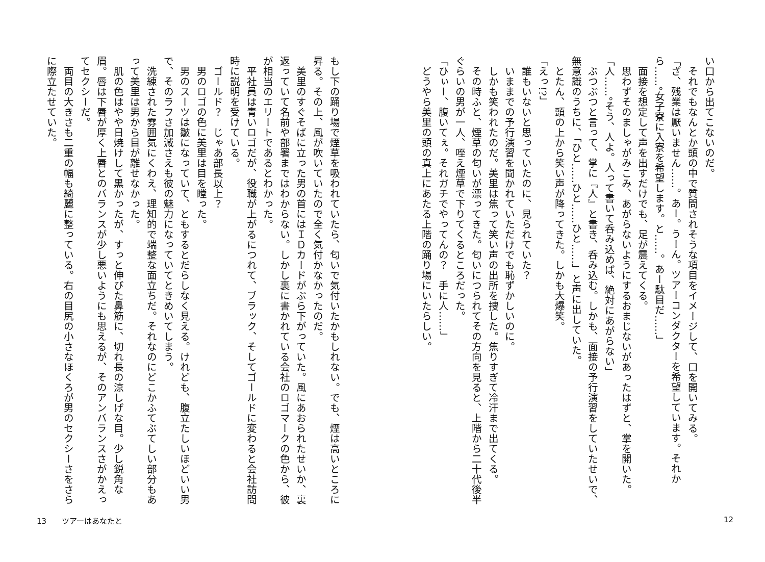い口から出てこないのだ。
　それでもなんとか頭の中で質問されそうな項目をイメージして、口を開いてみる。
「ざ、残業は厭いません……。あー。うーん。ツアーコンダクターを希望しています。それから……。女子寮に入寮を希望します。と……。あー駄目だ……」
　面接を想定して声を出すだけでも、足が震えてくる。
　思わずそのましゃがみこみ、あがらないようにするおまじないがあったはずと、掌を開いた。
「人……。そう、人よ。人って書いて呑み込めば、絶対にあがらない」
　ぶつぶつと言って、掌に『人』と書き、呑み込む。しかも、面接の予行演習をしていたせいで、無意識のうちに、「ひと……ひと……ひと……」と声に出していた。
　とたん、頭の上から笑い声が降ってきた。しかも大爆笑。
「えっ!?」
　誰もいないと思っていたのに、見られていた？
　いままでの予行演習を聞かれていただけでも恥ずかしいのに。
　しかも笑われたのだ。美里は焦って笑い声の出所を捜した。焦りすぎて冷汗まで出てくる。
　その時ふと、煙草の匂いが漂ってきた。匂いにつられてその方向を見ると、上階から二十代後半ぐらいの男が一人、咥え煙草で下りてくるところだった。
「ひぃー、腹いてぇ。それガチでやってんの？　手に人……」
　どうやら美里の頭の真上にあたる上階の踊り場にいたらしい。
もし下の踊り場で煙草を吸われていたら、匂いで気付いたかもしれない。でも、煙は高いところに昇る。その上、風が吹いていたので全く気付かなかったのだ。
　美里のすぐそばに立った男の首にはＩＤカードがぶら下がっていた。風にあおられたせいか、裏返っていて名前や部署まではわからない。しかし裏に書かれている会社のロゴマークの色から、彼が相当のエリートであるとわかった。
　平社員は青いロゴだが、役職が上がるにつれて、ブラック、そしてゴールドに変わると会社訪問時に説明を受けている。
　ゴールド？　じゃあ部長以上？
　男のロゴの色に美里は目を瞠った。
　男のスーツは皺になっていて、ともするとだらしなく見える。けれども、腹立たしいほどいい男で、そのラフさ加減さえも彼の魅力になっていてときめいてしまう。
　洗練された雰囲気にくわえ、理知的で端整な面立ちだ。それなのにどこかふてぶてしい部分もあって美里は男から目が離せなかった。
　肌の色はやや日焼けして黒かったが、すっと伸びた鼻筋に、切れ長の涼しげな目。少し鋭角な眉。唇は下唇が厚く上唇とのバランスが少し悪いようにも思えるが、そのアンバランスさがかえってセクシーだ。
　両目の大きさも二重の幅も綺麗に整っている。右の目尻の小さなほくろが男のセクシーさをさらに際立たせていた。
13　　ツアーはあなたと 12